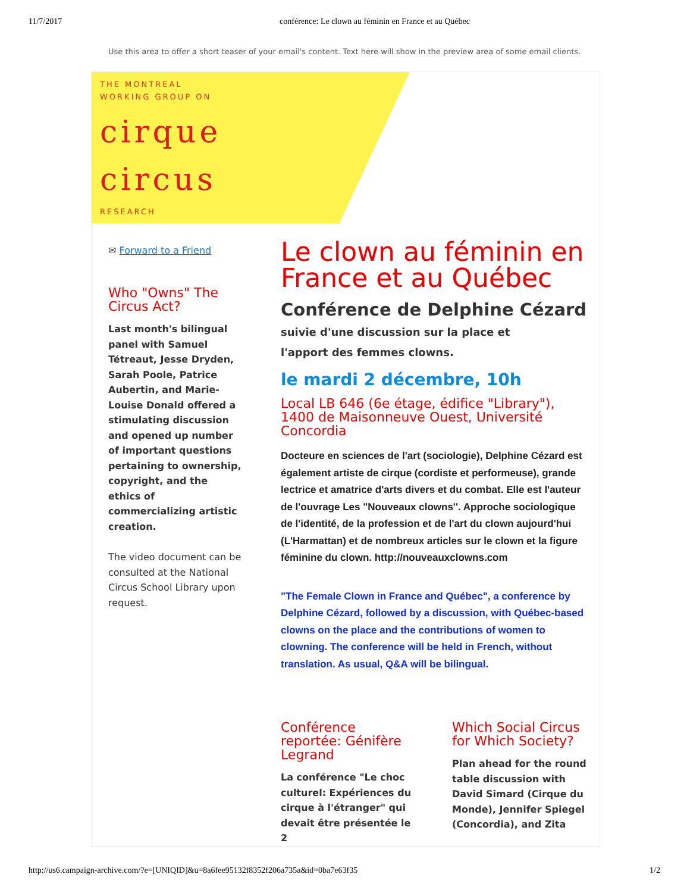11/7/2017 conférence: Le clown au féminin en France et au Québec
Use this area to offer a short teaser of your email's content. Text here will show in the preview area of some email clients.
THE MONTREAL
WORKING GROUP ON
cirque
circus
RESEARCH
✉ Forward to a Friend
Who "Owns" The Circus Act?
Last month's bilingual panel with Samuel Tétreaut, Jesse Dryden, Sarah Poole, Patrice Aubertin, and Marie-Louise Donald offered a stimulating discussion and opened up number of important questions pertaining to ownership, copyright, and the ethics of commercializing artistic creation.
The video document can be consulted at the National Circus School Library upon request.
Le clown au féminin en France et au Québec
Conférence de Delphine Cézard
suivie d'une discussion sur la place et
l'apport des femmes clowns.
le mardi 2 décembre, 10h
Local LB 646 (6e étage, édifice "Library"), 1400 de Maisonneuve Ouest, Université Concordia
Docteure en sciences de l'art (sociologie), Delphine Cézard est également artiste de cirque (cordiste et performeuse), grande lectrice et amatrice d'arts divers et du combat. Elle est l'auteur de l'ouvrage Les "Nouveaux clowns''. Approche sociologique de l'identité, de la profession et de l'art du clown aujourd'hui (L'Harmattan) et de nombreux articles sur le clown et la figure féminine du clown. http://nouveauxclowns.com
"The Female Clown in France and Québec", a conference by Delphine Cézard, followed by a discussion, with Québec-based clowns on the place and the contributions of women to clowning. The conference will be held in French, without translation. As usual, Q&A will be bilingual.
Conférence reportée: Génifère Legrand
La conférence "Le choc culturel: Expériences du cirque à l'étranger" qui devait être présentée le 2
Which Social Circus for Which Society?
Plan ahead for the round table discussion with David Simard (Cirque du Monde), Jennifer Spiegel (Concordia), and Zita
http://us6.campaign-archive.com/?e=[UNIQID]&u=8a6fee95132f8352f206a735a&id=0ba7e63f35 1/2